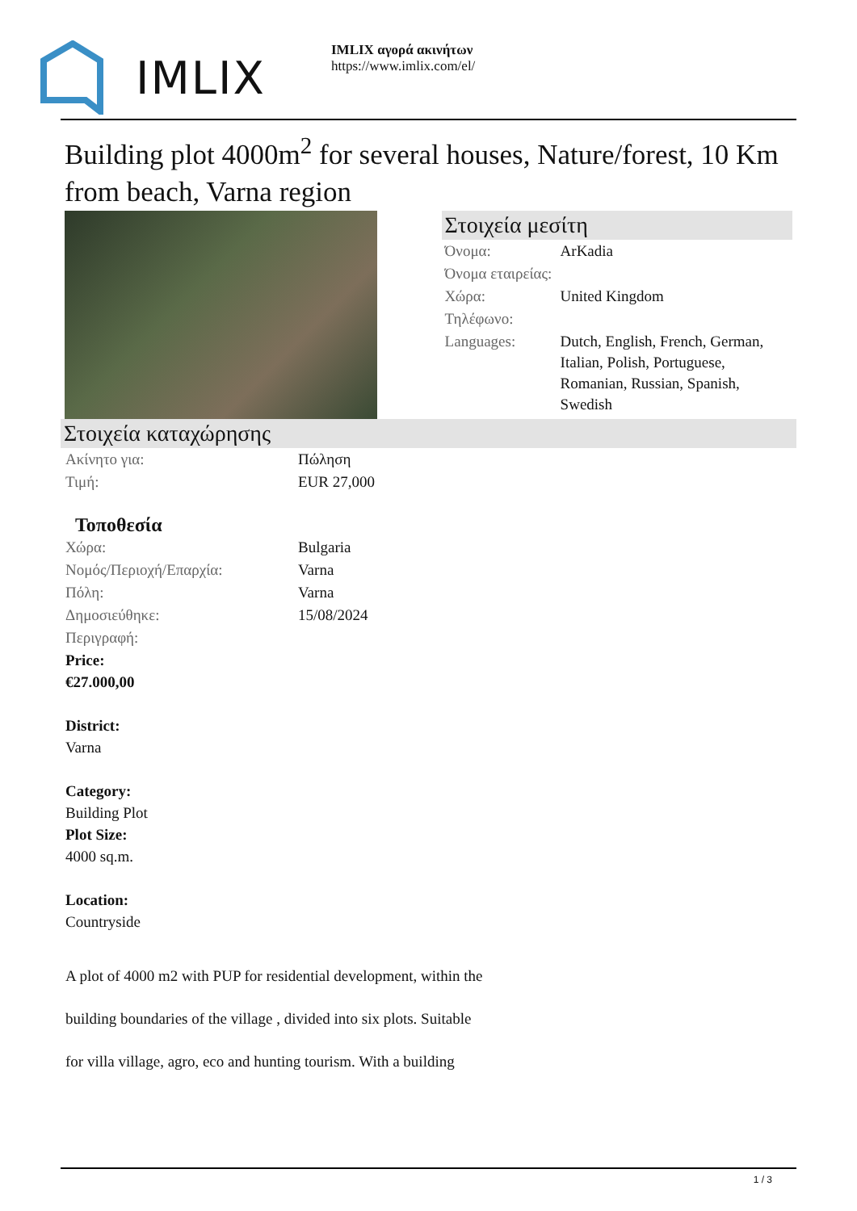IMLIX
IMLIX αγορά ακινήτων
https://www.imlix.com/el/
Building plot 4000m<sup>2</sup> for several houses, Nature/forest, 10 Km from beach, Varna region
Στοιχεία μεσίτη
| Όνομα: | ArKadia |
| Όνομα εταιρείας: | |
| Χώρα: | United Kingdom |
| Τηλέφωνο: | |
| Languages: | Dutch, English, French, German, Italian, Polish, Portuguese, Romanian, Russian, Spanish, Swedish |
Στοιχεία καταχώρησης
| Ακίνητο για: | Πώληση |
| Τιμή: | EUR 27,000 |
Τοποθεσία
| Χώρα: | Bulgaria |
| Νομός/Περιοχή/Επαρχία: | Varna |
| Πόλη: | Varna |
| Δημοσιεύθηκε: | 15/08/2024 |
| Περιγραφή: | |
Price:
€27.000,00
District:
Varna
Category:
Building Plot
Plot Size:
4000 sq.m.
Location:
Countryside
A plot of 4000 m2 with PUP for residential development, within the
building boundaries of the village , divided into six plots. Suitable
for villa village, agro, eco and hunting tourism. With a building
1 / 3